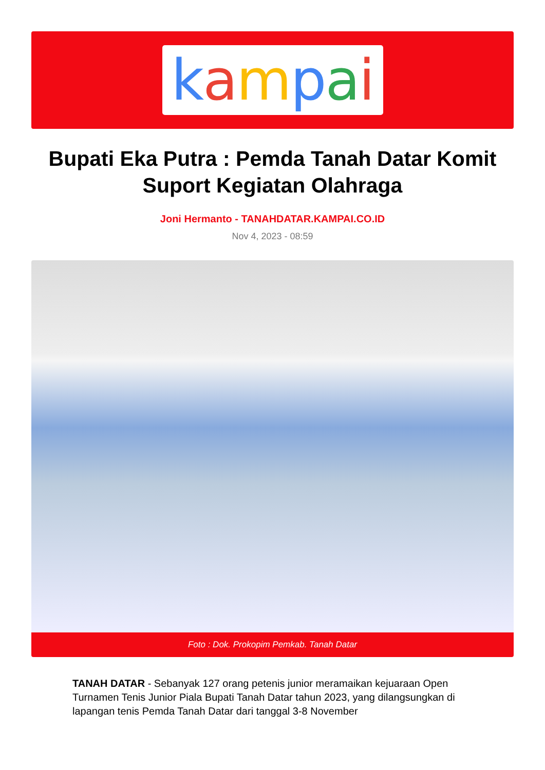kampai
Bupati Eka Putra : Pemda Tanah Datar Komit Suport Kegiatan Olahraga
Joni Hermanto - TANAHDATAR.KAMPAI.CO.ID
Nov 4, 2023 - 08:59
Foto : Dok. Prokopim Pemkab. Tanah Datar
TANAH DATAR - Sebanyak 127 orang petenis junior meramaikan kejuaraan Open Turnamen Tenis Junior Piala Bupati Tanah Datar tahun 2023, yang dilangsungkan di lapangan tenis Pemda Tanah Datar dari tanggal 3-8 November